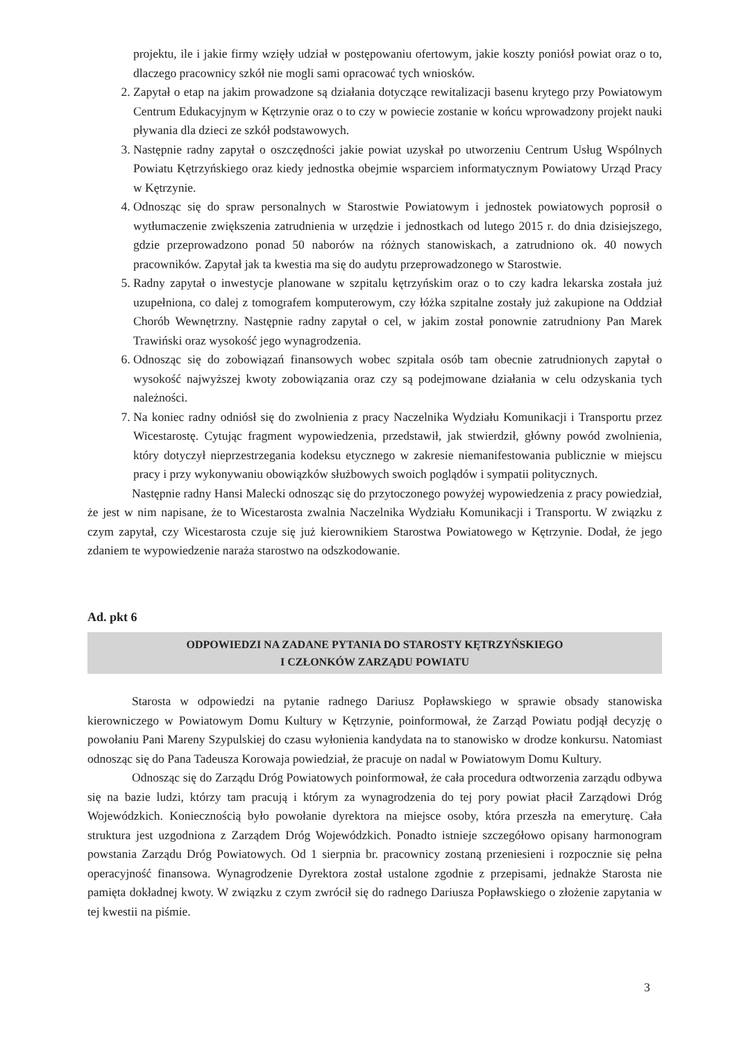projektu, ile i jakie firmy wzięły udział w postępowaniu ofertowym, jakie koszty poniósł powiat oraz o to, dlaczego pracownicy szkół nie mogli sami opracować tych wniosków.
2. Zapytał o etap na jakim prowadzone są działania dotyczące rewitalizacji basenu krytego przy Powiatowym Centrum Edukacyjnym w Kętrzynie oraz o to czy w powiecie zostanie w końcu wprowadzony projekt nauki pływania dla dzieci ze szkół podstawowych.
3. Następnie radny zapytał o oszczędności jakie powiat uzyskał po utworzeniu Centrum Usług Wspólnych Powiatu Kętrzyńskiego oraz kiedy jednostka obejmie wsparciem informatycznym Powiatowy Urząd Pracy w Kętrzynie.
4. Odnosząc się do spraw personalnych w Starostwie Powiatowym i jednostek powiatowych poprosił o wytłumaczenie zwiększenia zatrudnienia w urzędzie i jednostkach od lutego 2015 r. do dnia dzisiejszego, gdzie przeprowadzono ponad 50 naborów na różnych stanowiskach, a zatrudniono ok. 40 nowych pracowników. Zapytał jak ta kwestia ma się do audytu przeprowadzonego w Starostwie.
5. Radny zapytał o inwestycje planowane w szpitalu kętrzyńskim oraz o to czy kadra lekarska została już uzupełniona, co dalej z tomografem komputerowym, czy łóżka szpitalne zostały już zakupione na Oddział Chorób Wewnętrzny. Następnie radny zapytał o cel, w jakim został ponownie zatrudniony Pan Marek Trawiński oraz wysokość jego wynagrodzenia.
6. Odnosząc się do zobowiązań finansowych wobec szpitala osób tam obecnie zatrudnionych zapytał o wysokość najwyższej kwoty zobowiązania oraz czy są podejmowane działania w celu odzyskania tych należności.
7. Na koniec radny odniósł się do zwolnienia z pracy Naczelnika Wydziału Komunikacji i Transportu przez Wicestarostę. Cytując fragment wypowiedzenia, przedstawił, jak stwierdził, główny powód zwolnienia, który dotyczył nieprzestrzegania kodeksu etycznego w zakresie niemanifestowania publicznie w miejscu pracy i przy wykonywaniu obowiązków służbowych swoich poglądów i sympatii politycznych.
Następnie radny Hansi Malecki odnosząc się do przytoczonego powyżej wypowiedzenia z pracy powiedział, że jest w nim napisane, że to Wicestarosta zwalnia Naczelnika Wydziału Komunikacji i Transportu. W związku z czym zapytał, czy Wicestarosta czuje się już kierownikiem Starostwa Powiatowego w Kętrzynie. Dodał, że jego zdaniem te wypowiedzenie naraża starostwo na odszkodowanie.
Ad. pkt 6
ODPOWIEDZI NA ZADANE PYTANIA DO STAROSTY KĘTRZYŃSKIEGO
I CZŁONKÓW ZARZĄDU POWIATU
Starosta w odpowiedzi na pytanie radnego Dariusz Popławskiego w sprawie obsady stanowiska kierowniczego w Powiatowym Domu Kultury w Kętrzynie, poinformował, że Zarząd Powiatu podjął decyzję o powołaniu Pani Mareny Szypulskiej do czasu wyłonienia kandydata na to stanowisko w drodze konkursu. Natomiast odnosząc się do Pana Tadeusza Korowaja powiedział, że pracuje on nadal w Powiatowym Domu Kultury.
Odnosząc się do Zarządu Dróg Powiatowych poinformował, że cała procedura odtworzenia zarządu odbywa się na bazie ludzi, którzy tam pracują i którym za wynagrodzenia do tej pory powiat płacił Zarządowi Dróg Wojewódzkich. Koniecznością było powołanie dyrektora na miejsce osoby, która przeszła na emeryturę. Cała struktura jest uzgodniona z Zarządem Dróg Wojewódzkich. Ponadto istnieje szczegółowo opisany harmonogram powstania Zarządu Dróg Powiatowych. Od 1 sierpnia br. pracownicy zostaną przeniesieni i rozpocznie się pełna operacyjność finansowa. Wynagrodzenie Dyrektora został ustalone zgodnie z przepisami, jednakże Starosta nie pamięta dokładnej kwoty. W związku z czym zwrócił się do radnego Dariusza Popławskiego o złożenie zapytania w tej kwestii na piśmie.
3